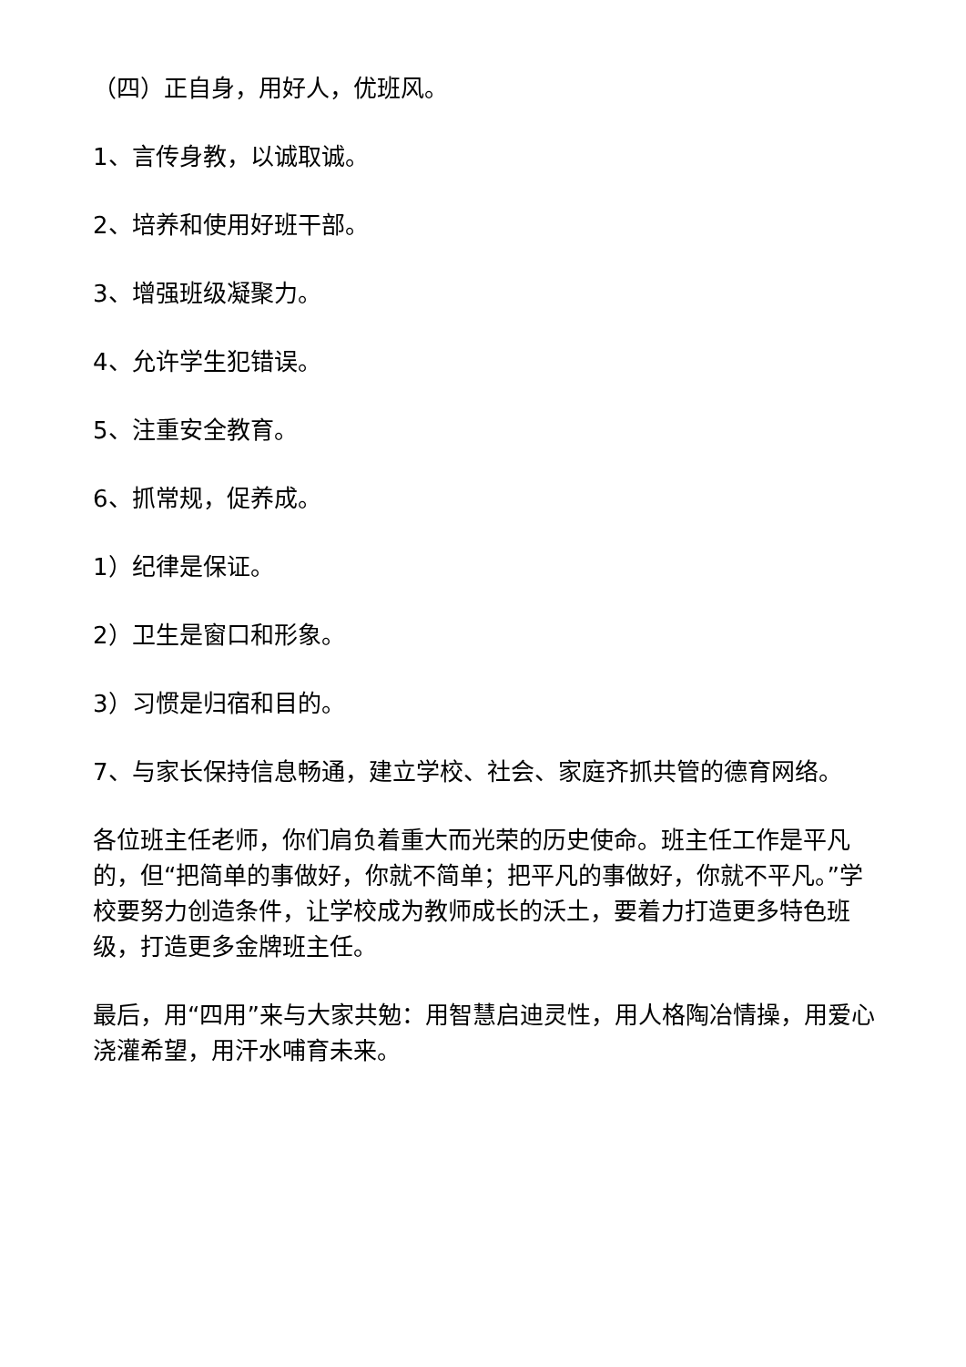（四）正自身，用好人，优班风。
1、言传身教，以诚取诚。
2、培养和使用好班干部。
3、增强班级凝聚力。
4、允许学生犯错误。
5、注重安全教育。
6、抓常规，促养成。
1）纪律是保证。
2）卫生是窗口和形象。
3）习惯是归宿和目的。
7、与家长保持信息畅通，建立学校、社会、家庭齐抓共管的德育网络。
各位班主任老师，你们肩负着重大而光荣的历史使命。班主任工作是平凡的，但“把简单的事做好，你就不简单；把平凡的事做好，你就不平凡。”学校要努力创造条件，让学校成为教师成长的沃土，要着力打造更多特色班级，打造更多金牌班主任。
最后，用“四用”来与大家共勉：用智慧启迪灵性，用人格陶冶情操，用爱心浇灌希望，用汗水哺育未来。